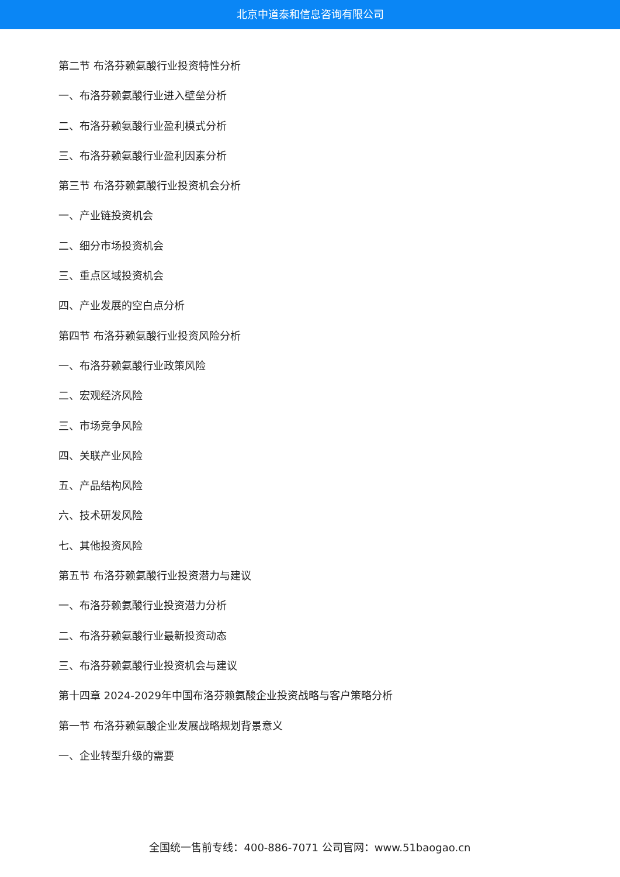北京中道泰和信息咨询有限公司
第二节 布洛芬赖氨酸行业投资特性分析
一、布洛芬赖氨酸行业进入壁垒分析
二、布洛芬赖氨酸行业盈利模式分析
三、布洛芬赖氨酸行业盈利因素分析
第三节 布洛芬赖氨酸行业投资机会分析
一、产业链投资机会
二、细分市场投资机会
三、重点区域投资机会
四、产业发展的空白点分析
第四节 布洛芬赖氨酸行业投资风险分析
一、布洛芬赖氨酸行业政策风险
二、宏观经济风险
三、市场竞争风险
四、关联产业风险
五、产品结构风险
六、技术研发风险
七、其他投资风险
第五节 布洛芬赖氨酸行业投资潜力与建议
一、布洛芬赖氨酸行业投资潜力分析
二、布洛芬赖氨酸行业最新投资动态
三、布洛芬赖氨酸行业投资机会与建议
第十四章 2024-2029年中国布洛芬赖氨酸企业投资战略与客户策略分析
第一节 布洛芬赖氨酸企业发展战略规划背景意义
一、企业转型升级的需要
全国统一售前专线：400-886-7071 公司官网：www.51baogao.cn